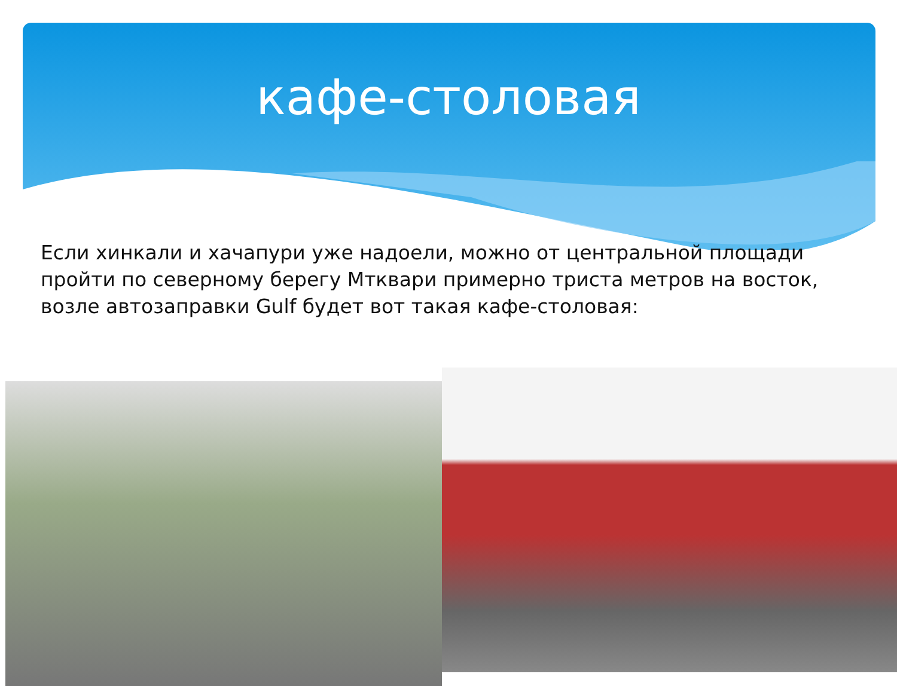кафе-столовая
Если хинкали и хачапури уже надоели, можно от центральной площади пройти по северному берегу Мтквари примерно триста метров на восток, возле автозаправки Gulf будет вот такая кафе-столовая: